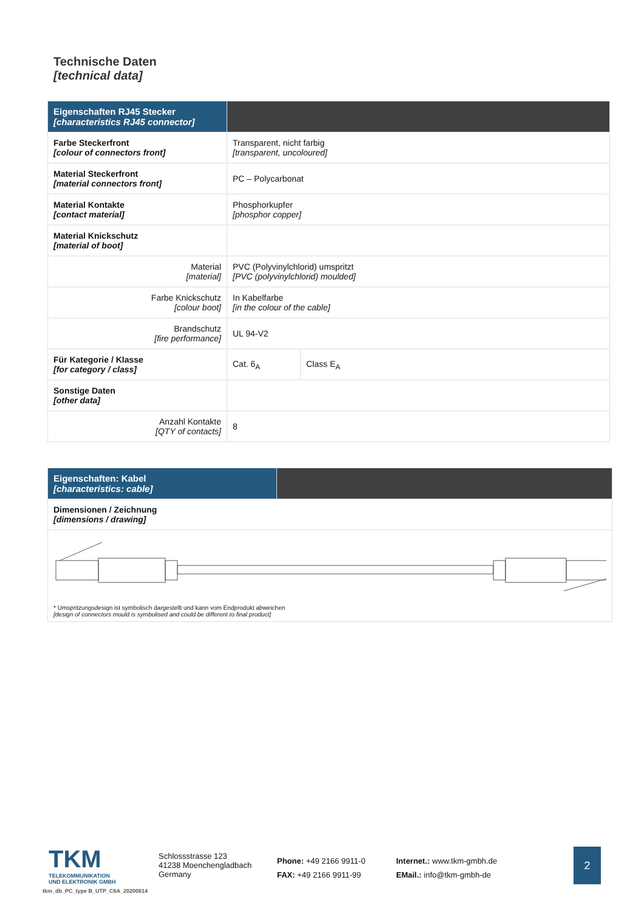Technische Daten
[technical data]
| Eigenschaften RJ45 Stecker [characteristics RJ45 connector] | | |
| Farbe Steckerfront [colour of connectors front] | Transparent, nicht farbig [transparent, uncoloured] | |
| Material Steckerfront [material connectors front] | PC – Polycarbonat | |
| Material Kontakte [contact material] | Phosphorkupfer [phosphor copper] | |
| Material Knickschutz [material of boot] | | |
| Material [material] | PVC (Polyvinylchlorid) umspritzt [PVC (polyvinylchlorid) moulded] | |
| Farbe Knickschutz [colour boot] | In Kabelfarbe [in the colour of the cable] | |
| Brandschutz [fire performance] | UL 94-V2 | |
| Für Kategorie / Klasse [for category / class] | Cat. 6<sub>A</sub> | Class E<sub>A</sub> |
| Sonstige Daten [other data] | | |
| Anzahl Kontakte [QTY of contacts] | 8 | |
| Eigenschaften: Kabel [characteristics: cable] | |
| Dimensionen / Zeichnung [dimensions / drawing] | |
| * Umspritzungsdesign ist symbolisch dargestellt und kann vom Endprodukt abweichen [design of connectors mould is symbolised and could be different to final product] | |
TKM
TELEKOMMUNIKATION UND ELEKTRONIK GMBH
tkm_db_PC_type B_UTP_C6A_20200814
Schlossstrasse 123
41238 Moenchengladbach
Germany
Phone: +49 2166 9911-0
FAX: +49 2166 9911-99
Internet.: www.tkm-gmbh.de
EMail.: info@tkm-gmbh-de
2